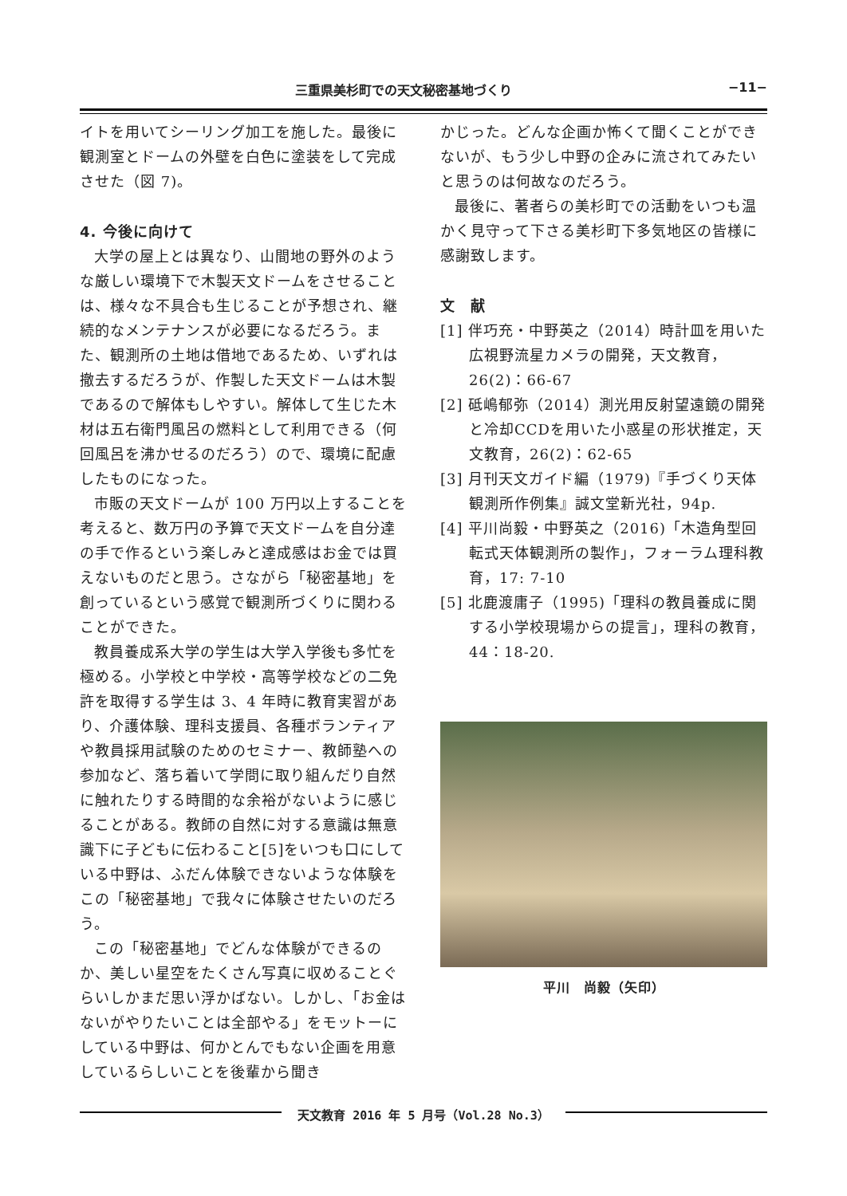三重県美杉町での天文秘密基地づくり −11−
イトを用いてシーリング加工を施した。最後に観測室とドームの外壁を白色に塗装をして完成させた（図 7)。
4. 今後に向けて
大学の屋上とは異なり、山間地の野外のような厳しい環境下で木製天文ドームをさせることは、様々な不具合も生じることが予想され、継続的なメンテナンスが必要になるだろう。また、観測所の土地は借地であるため、いずれは撤去するだろうが、作製した天文ドームは木製であるので解体もしやすい。解体して生じた木材は五右衛門風呂の燃料として利用できる（何回風呂を沸かせるのだろう）ので、環境に配慮したものになった。
市販の天文ドームが 100 万円以上することを考えると、数万円の予算で天文ドームを自分達の手で作るという楽しみと達成感はお金では買えないものだと思う。さながら「秘密基地」を創っているという感覚で観測所づくりに関わることができた。
教員養成系大学の学生は大学入学後も多忙を極める。小学校と中学校・高等学校などの二免許を取得する学生は 3、4 年時に教育実習があり、介護体験、理科支援員、各種ボランティアや教員採用試験のためのセミナー、教師塾への参加など、落ち着いて学問に取り組んだり自然に触れたりする時間的な余裕がないように感じることがある。教師の自然に対する意識は無意識下に子どもに伝わること[5]をいつも口にしている中野は、ふだん体験できないような体験をこの「秘密基地」で我々に体験させたいのだろう。
この「秘密基地」でどんな体験ができるのか、美しい星空をたくさん写真に収めることぐらいしかまだ思い浮かばない。しかし、「お金はないがやりたいことは全部やる」をモットーにしている中野は、何かとんでもない企画を用意しているらしいことを後輩から聞き
かじった。どんな企画か怖くて聞くことができないが、もう少し中野の企みに流されてみたいと思うのは何故なのだろう。
最後に、著者らの美杉町での活動をいつも温かく見守って下さる美杉町下多気地区の皆様に感謝致します。
文　献
[1] 伴巧充・中野英之（2014）時計皿を用いた広視野流星カメラの開発，天文教育，26(2)：66-67
[2] 砥嶋郁弥（2014）測光用反射望遠鏡の開発と冷却CCDを用いた小惑星の形状推定，天文教育，26(2)：62-65
[3] 月刊天文ガイド編（1979)『手づくり天体観測所作例集』誠文堂新光社，94p.
[4] 平川尚毅・中野英之（2016)「木造角型回転式天体観測所の製作」，フォーラム理科教育，17: 7-10
[5] 北鹿渡庸子（1995)「理科の教員養成に関する小学校現場からの提言」，理科の教育，44：18-20.
平川　尚毅（矢印）
天文教育 2016 年 5 月号（Vol.28 No.3）